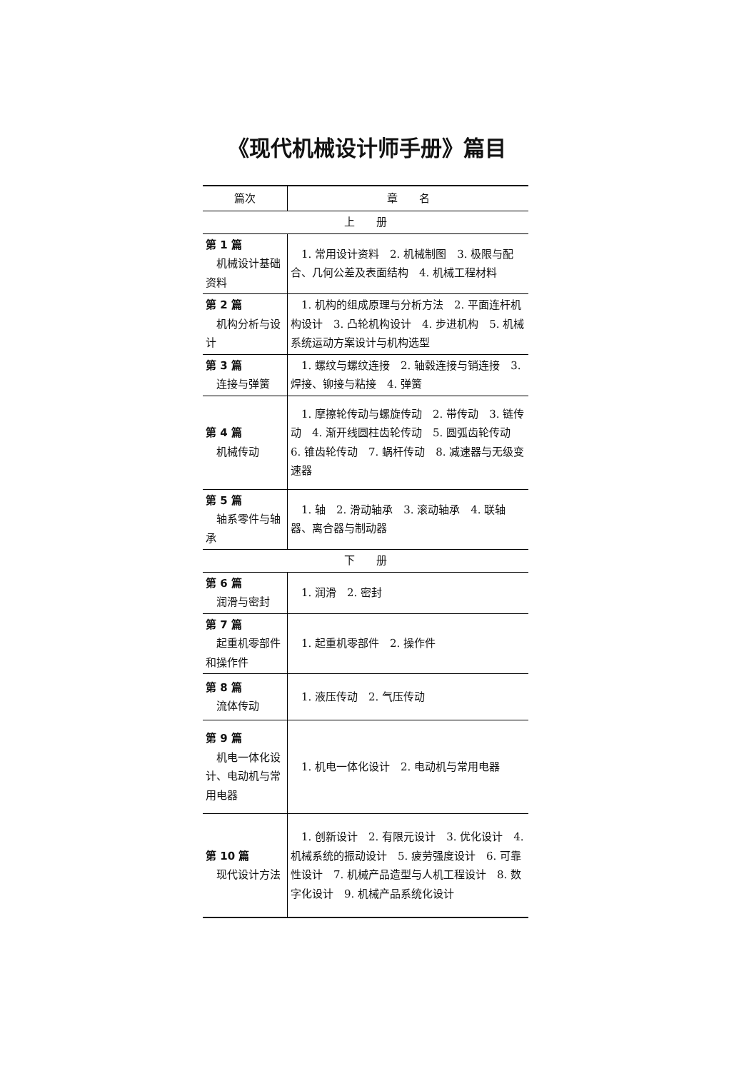《现代机械设计师手册》篇目
| 篇次 | 章 名 |
| --- | --- |
| 上 册 | |
| 第 1 篇 机械设计基础资料 | 1. 常用设计资料 2. 机械制图 3. 极限与配合、几何公差及表面结构 4. 机械工程材料 |
| 第 2 篇 机构分析与设计 | 1. 机构的组成原理与分析方法 2. 平面连杆机构设计 3. 凸轮机构设计 4. 步进机构 5. 机械系统运动方案设计与机构选型 |
| 第 3 篇 连接与弹簧 | 1. 螺纹与螺纹连接 2. 轴毂连接与销连接 3. 焊接、铆接与粘接 4. 弹簧 |
| 第 4 篇 机械传动 | 1. 摩擦轮传动与螺旋传动 2. 带传动 3. 链传动 4. 渐开线圆柱齿轮传动 5. 圆弧齿轮传动 6. 锥齿轮传动 7. 蜗杆传动 8. 减速器与无级变速器 |
| 第 5 篇 轴系零件与轴承 | 1. 轴 2. 滑动轴承 3. 滚动轴承 4. 联轴器、离合器与制动器 |
| 下 册 | |
| 第 6 篇 润滑与密封 | 1. 润滑 2. 密封 |
| 第 7 篇 起重机零部件和操作件 | 1. 起重机零部件 2. 操作件 |
| 第 8 篇 流体传动 | 1. 液压传动 2. 气压传动 |
| 第 9 篇 机电一体化设计、电动机与常用电器 | 1. 机电一体化设计 2. 电动机与常用电器 |
| 第 10 篇 现代设计方法 | 1. 创新设计 2. 有限元设计 3. 优化设计 4. 机械系统的振动设计 5. 疲劳强度设计 6. 可靠性设计 7. 机械产品造型与人机工程设计 8. 数字化设计 9. 机械产品系统化设计 |